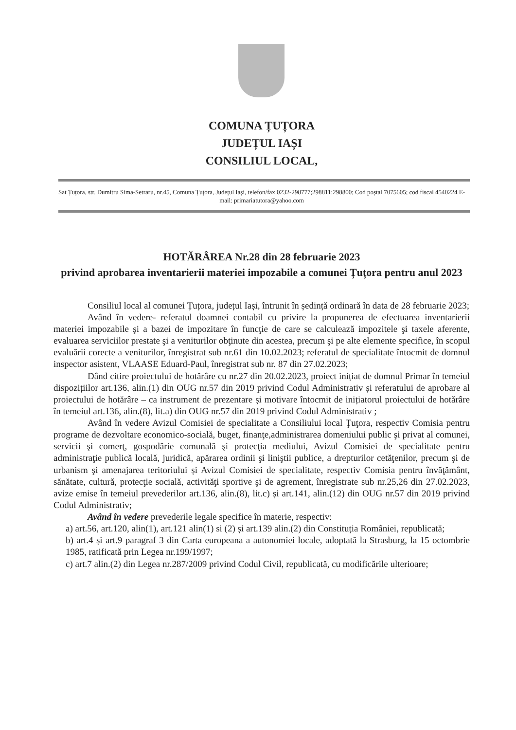COMUNA ȚUȚORA
JUDEȚUL IAȘI
CONSILIUL LOCAL,
Sat Țuțora, str. Dumitru Sima-Setraru, nr.45, Comuna Țuțora, Județul Iași, telefon/fax 0232-298777;298811:298800; Cod poștal 7075605; cod fiscal 4540224 E-mail: primariatutora@yahoo.com
HOTĂRÂREA Nr.28 din 28 februarie 2023
privind aprobarea inventarierii materiei impozabile a comunei Țuțora pentru anul 2023
Consiliul local al comunei Țuțora, județul Iași, întrunit în ședință ordinară în data de 28 februarie 2023;
Având în vedere- referatul doamnei contabil cu privire la propunerea de efectuarea inventarierii materiei impozabile şi a bazei de impozitare în funcţie de care se calculează impozitele şi taxele aferente, evaluarea serviciilor prestate şi a veniturilor obţinute din acestea, precum şi pe alte elemente specifice, în scopul evaluării corecte a veniturilor, înregistrat sub nr.61 din 10.02.2023; referatul de specialitate întocmit de domnul inspector asistent, VLAASE Eduard-Paul, înregistrat sub nr. 87 din 27.02.2023;
Dând citire proiectului de hotărâre cu nr.27 din 20.02.2023, proiect inițiat de domnul Primar în temeiul dispozițiilor art.136, alin.(1) din OUG nr.57 din 2019 privind Codul Administrativ și referatului de aprobare al proiectului de hotărâre – ca instrument de prezentare și motivare întocmit de inițiatorul proiectului de hotărâre în temeiul art.136, alin.(8), lit.a) din OUG nr.57 din 2019 privind Codul Administrativ ;
Având în vedere Avizul Comisiei de specialitate a Consiliului local Ţuţora, respectiv Comisia pentru programe de dezvoltare economico-socială, buget, finanţe,administrarea domeniului public şi privat al comunei, servicii şi comerţ, gospodărie comunală şi protecţia mediului, Avizul Comisiei de specialitate pentru administraţie publică locală, juridică, apărarea ordinii şi liniştii publice, a drepturilor cetăţenilor, precum şi de urbanism şi amenajarea teritoriului și Avizul Comisiei de specialitate, respectiv Comisia pentru învăţământ, sănătate, cultură, protecţie socială, activităţi sportive şi de agrement, înregistrate sub nr.25,26 din 27.02.2023, avize emise în temeiul prevederilor art.136, alin.(8), lit.c) și art.141, alin.(12) din OUG nr.57 din 2019 privind Codul Administrativ;
Având în vedere prevederile legale specifice în materie, respectiv:
a) art.56, art.120, alin(1), art.121 alin(1) si (2) și art.139 alin.(2) din Constituția României, republicată;
b) art.4 și art.9 paragraf 3 din Carta europeana a autonomiei locale, adoptată la Strasburg, la 15 octombrie 1985, ratificată prin Legea nr.199/1997;
c) art.7 alin.(2) din Legea nr.287/2009 privind Codul Civil, republicată, cu modificările ulterioare;